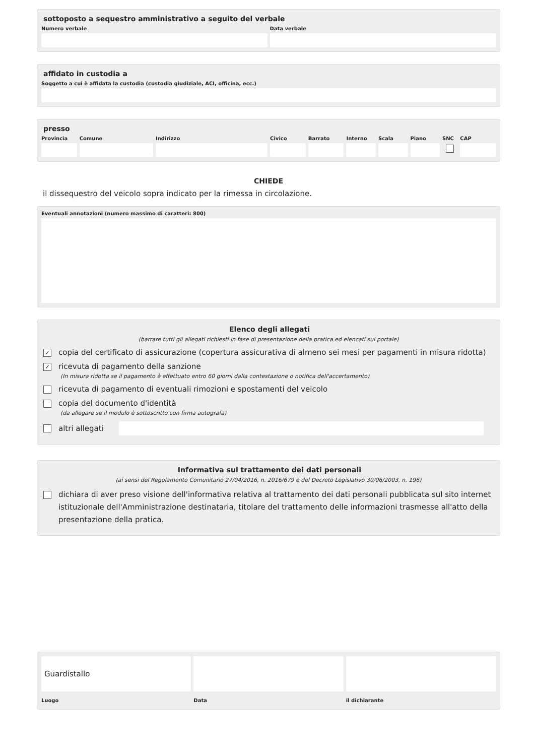sottoposto a sequestro amministrativo a seguito del verbale
Numero verbale Data verbale
affidato in custodia a
Soggetto a cui è affidata la custodia (custodia giudiziale, ACI, officina, ecc.)
presso
Provincia Comune Indirizzo Civico Barrato Interno Scala Piano SNC CAP
CHIEDE
il dissequestro del veicolo sopra indicato per la rimessa in circolazione.
Eventuali annotazioni (numero massimo di caratteri: 800)
Elenco degli allegati
(barrare tutti gli allegati richiesti in fase di presentazione della pratica ed elencati sul portale)
✓ copia del certificato di assicurazione (copertura assicurativa di almeno sei mesi per pagamenti in misura ridotta)
✓ ricevuta di pagamento della sanzione
(In misura ridotta se il pagamento è effettuato entro 60 giorni dalla contestazione o notifica dell'accertamento)
ricevuta di pagamento di eventuali rimozioni e spostamenti del veicolo
copia del documento d'identità
(da allegare se il modulo è sottoscritto con firma autografa)
altri allegati
Informativa sul trattamento dei dati personali
(ai sensi del Regolamento Comunitario 27/04/2016, n. 2016/679 e del Decreto Legislativo 30/06/2003, n. 196)
dichiara di aver preso visione dell'informativa relativa al trattamento dei dati personali pubblicata sul sito internet istituzionale dell'Amministrazione destinataria, titolare del trattamento delle informazioni trasmesse all'atto della presentazione della pratica.
Guardistallo
Luogo Data il dichiarante